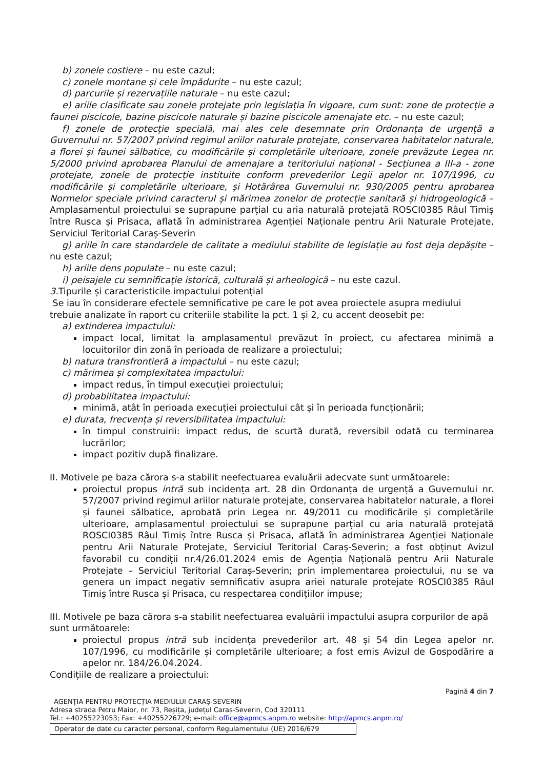b) zonele costiere – nu este cazul;
c) zonele montane și cele împădurite – nu este cazul;
d) parcurile și rezervațiile naturale – nu este cazul;
e) ariile clasificate sau zonele protejate prin legislația în vigoare, cum sunt: zone de protecție a faunei piscicole, bazine piscicole naturale și bazine piscicole amenajate etc. – nu este cazul;
f) zonele de protecție specială, mai ales cele desemnate prin Ordonanța de urgență a Guvernului nr. 57/2007 privind regimul ariilor naturale protejate, conservarea habitatelor naturale, a florei și faunei sălbatice, cu modificările și completările ulterioare, zonele prevăzute Legea nr. 5/2000 privind aprobarea Planului de amenajare a teritoriului național - Secțiunea a III-a - zone protejate, zonele de protecție instituite conform prevederilor Legii apelor nr. 107/1996, cu modificările și completările ulterioare, și Hotărârea Guvernului nr. 930/2005 pentru aprobarea Normelor speciale privind caracterul și mărimea zonelor de protecție sanitară și hidrogeologică – Amplasamentul proiectului se suprapune parțial cu aria naturală protejată ROSCI0385 Râul Timiș între Rusca și Prisaca, aflată în administrarea Agenției Naționale pentru Arii Naturale Protejate, Serviciul Teritorial Caraș-Severin
g) ariile în care standardele de calitate a mediului stabilite de legislație au fost deja depășite – nu este cazul;
h) ariile dens populate – nu este cazul;
i) peisajele cu semnificație istorică, culturală și arheologică – nu este cazul.
3. Tipurile și caracteristicile impactului potențial
Se iau în considerare efectele semnificative pe care le pot avea proiectele asupra mediului trebuie analizate în raport cu criteriile stabilite la pct. 1 și 2, cu accent deosebit pe:
a) extinderea impactului:
impact local, limitat la amplasamentul prevăzut în proiect, cu afectarea minimă a locuitorilor din zonă în perioada de realizare a proiectului;
b) natura transfrontieră a impactului – nu este cazul;
c) mărimea și complexitatea impactului:
impact redus, în timpul execuției proiectului;
d) probabilitatea impactului:
minimă, atât în perioada execuției proiectului cât și în perioada funcționării;
e) durata, frecvența și reversibilitatea impactului:
în timpul construirii: impact redus, de scurtă durată, reversibil odată cu terminarea lucrărilor;
impact pozitiv după finalizare.
II. Motivele pe baza cărora s-a stabilit neefectuarea evaluării adecvate sunt următoarele:
proiectul propus intră sub incidența art. 28 din Ordonanța de urgență a Guvernului nr. 57/2007 privind regimul ariilor naturale protejate, conservarea habitatelor naturale, a florei și faunei sălbatice, aprobată prin Legea nr. 49/2011 cu modificările și completările ulterioare, amplasamentul proiectului se suprapune parțial cu aria naturală protejată ROSCI0385 Râul Timiș între Rusca și Prisaca, aflată în administrarea Agenției Naționale pentru Arii Naturale Protejate, Serviciul Teritorial Caraș-Severin; a fost obținut Avizul favorabil cu condiții nr.4/26.01.2024 emis de Agenția Națională pentru Arii Naturale Protejate – Serviciul Teritorial Caraș-Severin; prin implementarea proiectului, nu se va genera un impact negativ semnificativ asupra ariei naturale protejate ROSCI0385 Râul Timiș între Rusca și Prisaca, cu respectarea condițiilor impuse;
III. Motivele pe baza cărora s-a stabilit neefectuarea evaluării impactului asupra corpurilor de apă sunt următoarele:
proiectul propus intră sub incidența prevederilor art. 48 și 54 din Legea apelor nr. 107/1996, cu modificările și completările ulterioare; a fost emis Avizul de Gospodărire a apelor nr. 184/26.04.2024.
Condițiile de realizare a proiectului:
Pagină 4 din 7
AGENȚIA PENTRU PROTECȚIA MEDIULUI CARAȘ-SEVERIN
Adresa strada Petru Maior, nr. 73, Reșița, județul Caraș-Severin, Cod 320111
Tel.: +40255223053; Fax: +40255226729; e-mail: office@apmcs.anpm.ro website: http://apmcs.anpm.ro/
Operator de date cu caracter personal, conform Regulamentului (UE) 2016/679